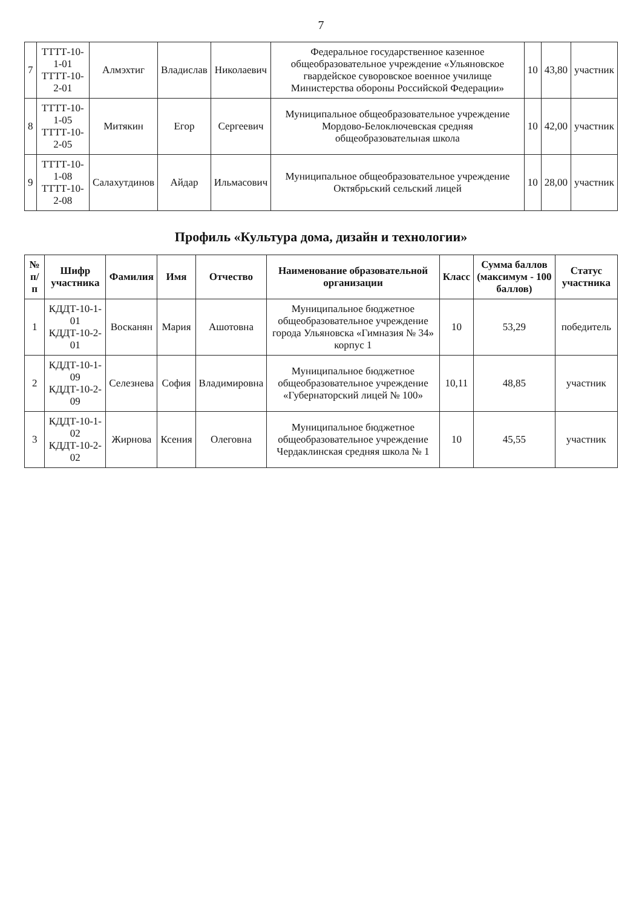7
| 7 | ТТТТ-10-1-01 ТТТТ-10-2-01 | Алмэхтиг | Владислав | Николаевич | Федеральное государственное казенное общеобразовательное учреждение «Ульяновское гвардейское суворовское военное училище Министерства обороны Российской Федерации» | 10 | 43,80 | участник |
| 8 | ТТТТ-10-1-05 ТТТТ-10-2-05 | Митякин | Егор | Сергеевич | Муниципальное общеобразовательное учреждение Мордово-Белоключевская средняя общеобразовательная школа | 10 | 42,00 | участник |
| 9 | ТТТТ-10-1-08 ТТТТ-10-2-08 | Салахутдинов | Айдар | Ильмасович | Муниципальное общеобразовательное учреждение Октябрьский сельский лицей | 10 | 28,00 | участник |
Профиль «Культура дома, дизайн и технологии»
| № п/п | Шифр участника | Фамилия | Имя | Отчество | Наименование образовательной организации | Класс | Сумма баллов (максимум - 100 баллов) | Статус участника |
| --- | --- | --- | --- | --- | --- | --- | --- | --- |
| 1 | КДДТ-10-1-01 КДДТ-10-2-01 | Восканян | Мария | Ашотовна | Муниципальное бюджетное общеобразовательное учреждение города Ульяновска «Гимназия № 34» корпус 1 | 10 | 53,29 | победитель |
| 2 | КДДТ-10-1-09 КДДТ-10-2-09 | Селезнева | София | Владимировна | Муниципальное бюджетное общеобразовательное учреждение «Губернаторский лицей № 100» | 10,11 | 48,85 | участник |
| 3 | КДДТ-10-1-02 КДДТ-10-2-02 | Жирнова | Ксения | Олеговна | Муниципальное бюджетное общеобразовательное учреждение Чердаклинская средняя школа № 1 | 10 | 45,55 | участник |